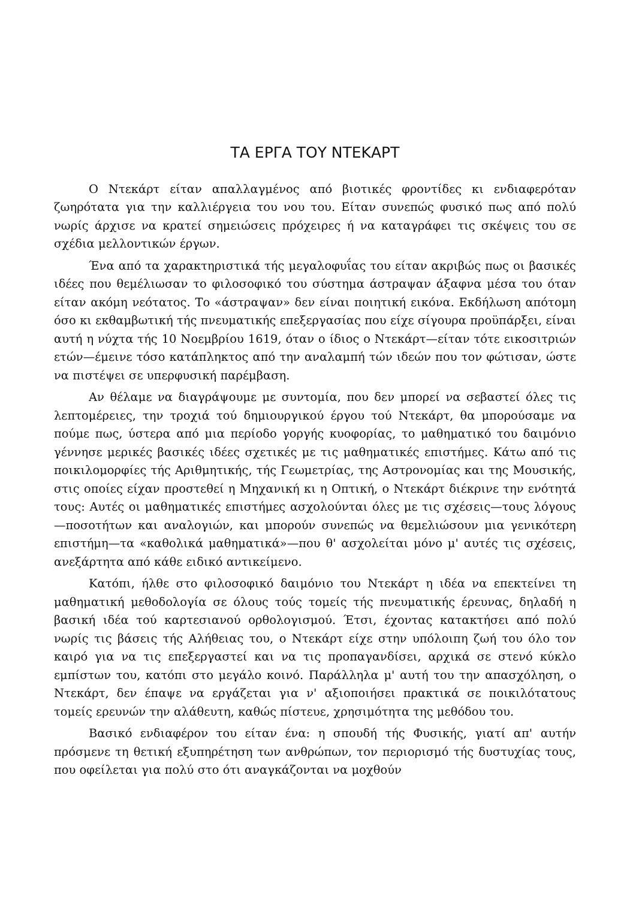ΤΑ ΕΡΓΑ ΤΟΥ ΝΤΕΚΑΡΤ
Ο Ντεκάρτ είταν απαλλαγμένος από βιοτικές φροντίδες κι ενδιαφερόταν ζωηρότατα για την καλλιέργεια του νου του. Είταν συνεπώς φυσικό πως από πολύ νωρίς άρχισε να κρατεί σημειώσεις πρόχειρες ή να καταγράφει τις σκέψεις του σε σχέδια μελλοντικών έργων.
Ένα από τα χαρακτηριστικά τής μεγαλοφυΐας του είταν ακριβώς πως οι βασικές ιδέες που θεμέλιωσαν το φιλοσοφικό του σύστημα άστραψαν άξαφνα μέσα του όταν είταν ακόμη νεότατος. Το «άστραψαν» δεν είναι ποιητική εικόνα. Εκδήλωση απότομη όσο κι εκθαμβωτική τής πνευματικής επεξεργασίας που είχε σίγουρα προϋπάρξει, είναι αυτή η νύχτα τής 10 Νοεμβρίου 1619, όταν ο ίδιος ο Ντεκάρτ—είταν τότε εικοσιτριών ετών—έμεινε τόσο κατάπληκτος από την αναλαμπή τών ιδεών που τον φώτισαν, ώστε να πιστέψει σε υπερφυσική παρέμβαση.
Αν θέλαμε να διαγράψουμε με συντομία, που δεν μπορεί να σεβαστεί όλες τις λεπτομέρειες, την τροχιά τού δημιουργικού έργου τού Ντεκάρτ, θα μπορούσαμε να πούμε πως, ύστερα από μια περίοδο γοργής κυοφορίας, το μαθηματικό του δαιμόνιο γέννησε μερικές βασικές ιδέες σχετικές με τις μαθηματικές επιστήμες. Κάτω από τις ποικιλομορφίες τής Αριθμητικής, τής Γεωμετρίας, της Αστρονομίας και της Μουσικής, στις οποίες είχαν προστεθεί η Μηχανική κι η Οπτική, ο Ντεκάρτ διέκρινε την ενότητά τους: Αυτές οι μαθηματικές επιστήμες ασχολούνται όλες με τις σχέσεις—τους λόγους—ποσοτήτων και αναλογιών, και μπορούν συνεπώς να θεμελιώσουν μια γενικότερη επιστήμη—τα «καθολικά μαθηματικά»—που θ' ασχολείται μόνο μ' αυτές τις σχέσεις, ανεξάρτητα από κάθε ειδικό αντικείμενο.
Κατόπι, ήλθε στο φιλοσοφικό δαιμόνιο του Ντεκάρτ η ιδέα να επεκτείνει τη μαθηματική μεθοδολογία σε όλους τούς τομείς τής πνευματικής έρευνας, δηλαδή η βασική ιδέα τού καρτεσιανού ορθολογισμού. Έτσι, έχοντας κατακτήσει από πολύ νωρίς τις βάσεις τής Αλήθειας του, ο Ντεκάρτ είχε στην υπόλοιπη ζωή του όλο τον καιρό για να τις επεξεργαστεί και να τις προπαγανδίσει, αρχικά σε στενό κύκλο εμπίστων του, κατόπι στο μεγάλο κοινό. Παράλληλα μ' αυτή του την απασχόληση, ο Ντεκάρτ, δεν έπαψε να εργάζεται για ν' αξιοποιήσει πρακτικά σε ποικιλότατους τομείς ερευνών την αλάθευτη, καθώς πίστευε, χρησιμότητα της μεθόδου του.
Βασικό ενδιαφέρον του είταν ένα: η σπουδή τής Φυσικής, γιατί απ' αυτήν πρόσμενε τη θετική εξυπηρέτηση των ανθρώπων, τον περιορισμό τής δυστυχίας τους, που οφείλεται για πολύ στο ότι αναγκάζονται να μοχθούν